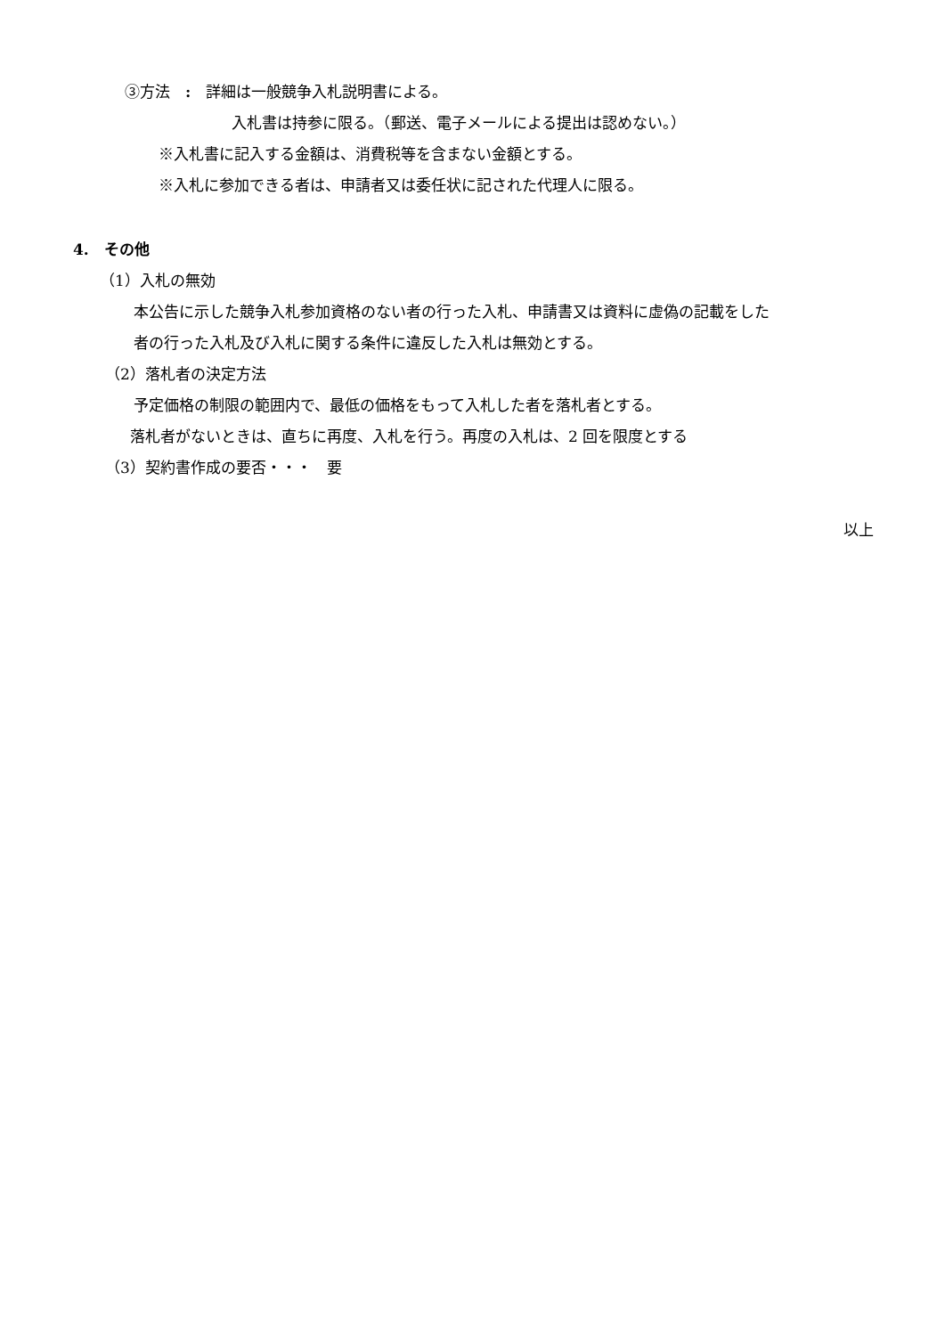③方法　:　詳細は一般競争入札説明書による。
入札書は持参に限る。（郵送、電子メールによる提出は認めない。）
※入札書に記入する金額は、消費税等を含まない金額とする。
※入札に参加できる者は、申請者又は委任状に記された代理人に限る。
4.　その他
（1）入札の無効
本公告に示した競争入札参加資格のない者の行った入札、申請書又は資料に虚偽の記載をした
者の行った入札及び入札に関する条件に違反した入札は無効とする。
（2）落札者の決定方法
予定価格の制限の範囲内で、最低の価格をもって入札した者を落札者とする。
落札者がないときは、直ちに再度、入札を行う。再度の入札は、2 回を限度とする
（3）契約書作成の要否・・・　要
以上